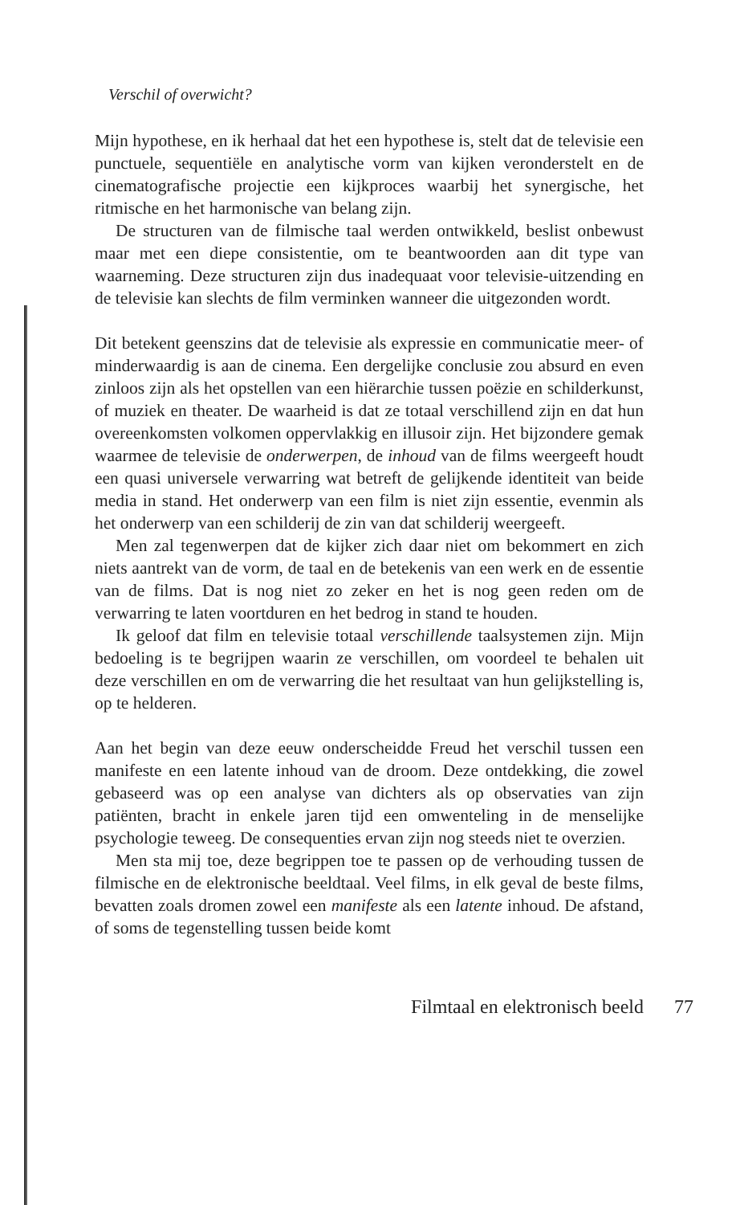Verschil of overwicht?
Mijn hypothese, en ik herhaal dat het een hypothese is, stelt dat de televisie een punctuele, sequentiële en analytische vorm van kijken veronderstelt en de cinematografische projectie een kijkproces waarbij het synergische, het ritmische en het harmonische van belang zijn.
De structuren van de filmische taal werden ontwikkeld, beslist onbewust maar met een diepe consistentie, om te beantwoorden aan dit type van waarneming. Deze structuren zijn dus inadequaat voor televisie-uitzending en de televisie kan slechts de film verminken wanneer die uitgezonden wordt.
Dit betekent geenszins dat de televisie als expressie en communicatie meer- of minderwaardig is aan de cinema. Een dergelijke conclusie zou absurd en even zinloos zijn als het opstellen van een hiërarchie tussen poëzie en schilderkunst, of muziek en theater. De waarheid is dat ze totaal verschillend zijn en dat hun overeenkomsten volkomen oppervlakkig en illusoir zijn. Het bijzondere gemak waarmee de televisie de onderwerpen, de inhoud van de films weergeeft houdt een quasi universele verwarring wat betreft de gelijkende identiteit van beide media in stand. Het onderwerp van een film is niet zijn essentie, evenmin als het onderwerp van een schilderij de zin van dat schilderij weergeeft.
Men zal tegenwerpen dat de kijker zich daar niet om bekommert en zich niets aantrekt van de vorm, de taal en de betekenis van een werk en de essentie van de films. Dat is nog niet zo zeker en het is nog geen reden om de verwarring te laten voortduren en het bedrog in stand te houden.
Ik geloof dat film en televisie totaal verschillende taalsystemen zijn. Mijn bedoeling is te begrijpen waarin ze verschillen, om voordeel te behalen uit deze verschillen en om de verwarring die het resultaat van hun gelijkstelling is, op te helderen.
Aan het begin van deze eeuw onderscheidde Freud het verschil tussen een manifeste en een latente inhoud van de droom. Deze ontdekking, die zowel gebaseerd was op een analyse van dichters als op observaties van zijn patiënten, bracht in enkele jaren tijd een omwenteling in de menselijke psychologie teweeg. De consequenties ervan zijn nog steeds niet te overzien.
Men sta mij toe, deze begrippen toe te passen op de verhouding tussen de filmische en de elektronische beeldtaal. Veel films, in elk geval de beste films, bevatten zoals dromen zowel een manifeste als een latente inhoud. De afstand, of soms de tegenstelling tussen beide komt
Filmtaal en elektronisch beeld 77